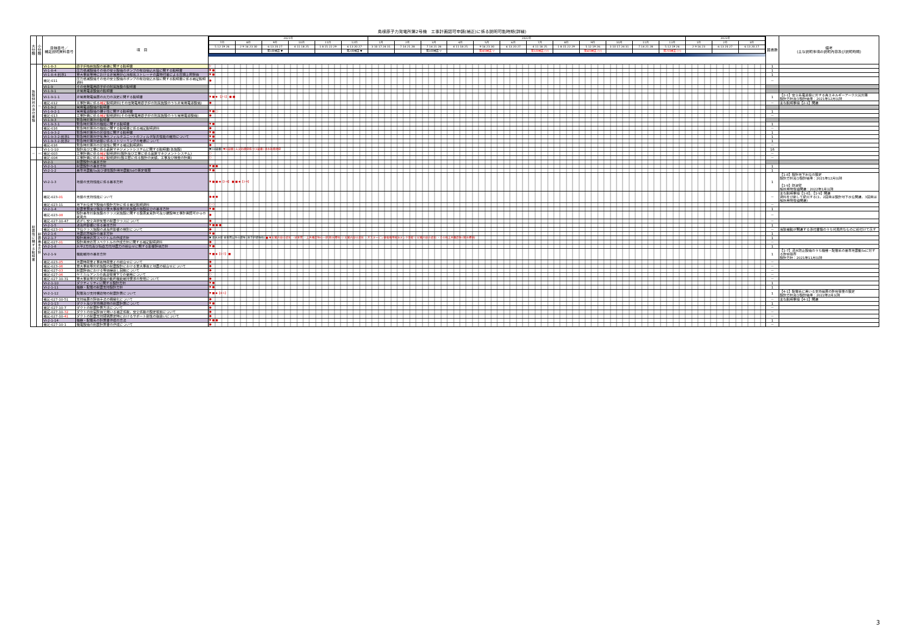島根原子力発電所第2号機　工事計画認可申請(補正)に係る説明可能時期(詳細)
| 大分類 | 小分類 | 目録番号／ 補足説明資料番号 | 項 目 | / 2021年 / / / / / / 2022年 / / / / / / / / / / / / 2023年 / / / / 7月 / 8月 / 9月 / 10月 / 11月 / 12月 / 1月 / 2月 / 3月 / 4月 / 5月 / 6月 / 7月 / 8月 / 9月 / 10月 / 11月 / 12月 / 1月 / 2月 / 3月 / / 5 12 19 26 / 2 9 16 23 30 / 6 13 20 27 / 4 11 18 25 / 1 8 15 22 29 / 6 13 20 27 / 3 10 17 24 31 / 7 14 21 28 / 7 14 21 28 / 4 11 18 25 / 9 16 23 30 / 6 13 20 27 / 4 11 18 25 / 1 8 15 22 29 / 5 12 19 26 / 3 10 17 24 31 / 7 14 21 28 / 5 12 19 26 / 2 9 16 23 / 6 13 20 27 / 6 13 20 27 / / / / 第1回補正 ▼ / / / 第2回補正 ▼ / / / 第3回補正 ▽ / / 第4回補正 ▽ / / 第5回補正 (▽) / / 第6回補正 (▽) / / / 第7回補正 (▽) / / / / | 図書数 | 備考 (主な説明事項の説明内容及び説明時期) |
| --- | --- | --- | --- | --- | --- | --- |
| 施設個別の添付書類 | － | Ⅵ-1-8-3 | 原子炉格納施設の基礎に関する説明書 | ▽ | 1 | |
| | | Ⅵ-1-8-4 | 圧力低減設備その他の安全設備のポンプの有効吸込水頭に関する説明書 | ▼ ■ | 1 | |
| | | Ⅵ-1-8-4-別添1 | 重大事故等時における非常用炉心冷却系ストレーナの異物付着による圧損上昇評価 | ▼ ■ | 1 | |
| | | 補足-011 | 圧力低減設備その他の安全設備のポンプの有効吸込水頭に関する説明書に係る補足説明資料 | ● | － | |
| | | Ⅵ-1-9 | その他発電用原子炉の附属施設の説明書 | | | |
| | | Ⅵ-1-9-1 | 非常用電源設備の説明書 | | | |
| | | Ⅵ-1-9-1-1 | 非常用発電装置の出力の決定に関する説明書 | ▼ ■ ◆ 【2-1】 ■ ■ | 1 | 【2-1】安全系電源盤に対する高エネルギーアーク火災対策 設計方針及び設計結果：2021年12月以降 |
| | | 補足-012 | 工事計画に係る 補足 説明資料(その他発電用原子炉の附属施設のうち非常用電源設備) | ● | － | 主な説明事項【2-1】関連 |
| | | Ⅵ-1-9-2 | 常用電源設備の説明書 | | | |
| | | Ⅵ-1-9-2-1 | 常用電源設備の健全性に関する説明書 | ▼ ■ □ | 1 | |
| | | 補足-013 | 工事計画に係る 補足 説明資料(その他発電用原子炉の附属施設のうち常用電源設備) | ● | － | |
| | | Ⅵ-1-9-3 | 緊急時対策所の説明書 | | | |
| | | Ⅵ-1-9-3-1 | 緊急時対策所の機能に関する説明書 | ▼ ■ | 1 | |
| | | 補足-016 | 緊急時対策所の機能に関する説明書に係る補足説明資料 | ● | － | |
| | | Ⅵ-1-9-3-2 | 緊急時対策所の居住性に関する説明書 | ▼ ■ | 1 | |
| | | Ⅵ-1-9-3-2-別添1 | 緊急時対策所空気浄化フィルタユニットのフィルタ除去性能の維持について | ▼ ■ | 1 | |
| | | Ⅵ-1-9-3-2-別添2 | 緊急時対策所遮蔽に係るストリーミングの考慮について | ▼ ■ | 1 | |
| | | 補足-016 | 緊急時対策所の居住性に関する補足説明資料 | ● | － | |
| － | － | Ⅵ-1-1-10 | 設計及び工事に係る品質マネジメントシステムに関する説明書(各施設) | ▼(14図書) ▼(1図書) 火災防護設備 ▽(1図書) 浸水防護施設 | 16 | |
| | | 補足-003 | 工事計画に係る 補足 説明資料(設計及び工事に係る品質マネジメントシステム) | ○ | － | |
| | | 補足-004 | 工事計画に係る 補足 説明資料(設工認に係る設計の実績，工事及び検査の計画) | ○ | － | |
| 耐震性に関する説明書 | 耐震基本方針 | Ⅵ-2-1 | 耐震設計の基本方針 | | | |
| | | Ⅵ-2-1-1 | 耐震設計の基本方針 | ▼ ■ ■ | 1 | |
| | | Ⅵ-2-1-2 | 基準地震動Ss及び弾性設計用地震動Sdの策定概要 | ▼ ■ | 1 | |
| | | Ⅵ-2-1-3 | 地盤の支持性能に係る基本方針 | ▼ ■ ■ ◆【1-8】 ■ ■ ◆【1-9】 | 1 | 【1-8】設計地下水位の設定 設計方針及び設計結果：2021年12月以降 【1-9】防波壁 解析用物性値関連：2022年1月以降 |
| | | 補足-023- 01 | 地盤の支持性能について | ● ● ● | － | 主な説明事項【1-8】，【1-9】関連 資料を分割して提出する(1，2回目は設計地下水位関連，3回目は解析用物性値関連) |
| | | 補足-023-11 | 地下水位低下設備の設計方針に係る補足説明資料 | ○ ○ | － | |
| | | Ⅵ-2-1-4 | 耐震重要度分類及び重大事故等対処施設の施設区分の基本方針 | ▼ ■ | 1 | |
| | | 補足-023- 08 | 設計基準対象施設のクラス別施設に関する設置変更許可及び建設時工事計画認可からの変更点 | ● | － | |
| | | 補足-027-10-47 | 逃がし安全弁排気管の耐震クラスについて | ● | － | |
| | | Ⅵ-2-1-5 | 波及的影響に係る基本方針 | ▼ ■ ■ ■ | 1 | |
| | | 補足-023- 03 | 下位クラス施設の波及的影響の検討について | ● | － | 当該補説が関連する添付書類のうち代表的なものに紐付けて示す |
| | | Ⅵ-2-1-6 | 地震応答解析の基本方針 | ▼ ■ | 1 | |
| | | Ⅵ-2-1-7 | 設計用床応答スペクトルの作成方針 | ▼ 基本方針 排気筒以外の建物 (原子炉建物他) ■ ▼ 記載内容の追加 ・排気筒 ・土木構造物の一部(取水槽他) ▽ 記載内容の追加 ・ガスタービン発電機用軽油タンク基礎 ▽ 記載内容の追加 ・その他土木構造物 (取水槽他) | 1 | |
| | | 補足-027- 01 | 設計用床応答スペクトルの作成方針に関する補足説明資料 | ● | － | |
| | | Ⅵ-2-1-8 | 水平2方向及び鉛直方向地震力の組合せに関する影響評価方針 | ▼ ■ | 1 | |
| | | Ⅵ-2-1-9 | 機能維持の基本方針 | ▼ ■ ◆【1-7】 ■ | 1 | 【1-7】浸水防止設備のうち機器・配管系の基準地震動Ssに対する許容限界 設計方針：2021年11月以降 |
| | | 補足-023- 05 | 地震時荷重と事故時荷重との組合せについて | ● | － | |
| | | 補足-023- 06 | 重大事故等対処施設の耐震設計における重大事故と地震の組合せについて | ● | － | |
| | | 補足-027- 03 | 耐震評価における等価繰返し回数について | ● | － | |
| | | 補足-027- 06 | ケミカルアンカの高温環境下での使用について | ○ | － | |
| | | 補足-027-10-31 | 重大事故等対処設備の動的機能維持要求の整理について | ● | － | |
| | | Ⅵ-2-1-10 | ダクティリティに関する設計方針 | ▼ ■ | 1 | |
| | | Ⅵ-2-1-11 | 機器・配管の耐震支持設計方針 | ▼ ■ | 1 | |
| | | Ⅵ-2-1-12 | 配管及び支持構造物の耐震計算について | ▼ ■ ◆【4-1】 | 1 | 【4-1】配管系に用いる支持装置の許容荷重の設定 設計方針及び設計結果：2022年2月以降 |
| | | 補足-027-10-51 | 支持装置の評価手法の精緻化について | ● | － | 主な説明事項【4-1】関連 |
| | | Ⅵ-2-1-13 | ダクト及び支持構造物の耐震計算について | ▼ ■ | 1 | |
| | | 補足-027-10-7 | ダクトの耐震計算方法について | ● | － | |
| | | 補足-027-10- 32 | ダクトの座屈評価で用いる補正係数，安全係数の設定根拠について | ● | － | |
| | | 補足-027-10- 41 | ダクトの耐震支持間隔算定時におけるサポート剛性の取扱いについて | ● | － | |
| | | Ⅵ-2-1-14 | 機器・配管系の計算書作成の方法 | ▼ ■ ■ | 1 | |
| | | 補足-027-10-1 | 機電設備の耐震計算書の作成について | ● | － | |
3